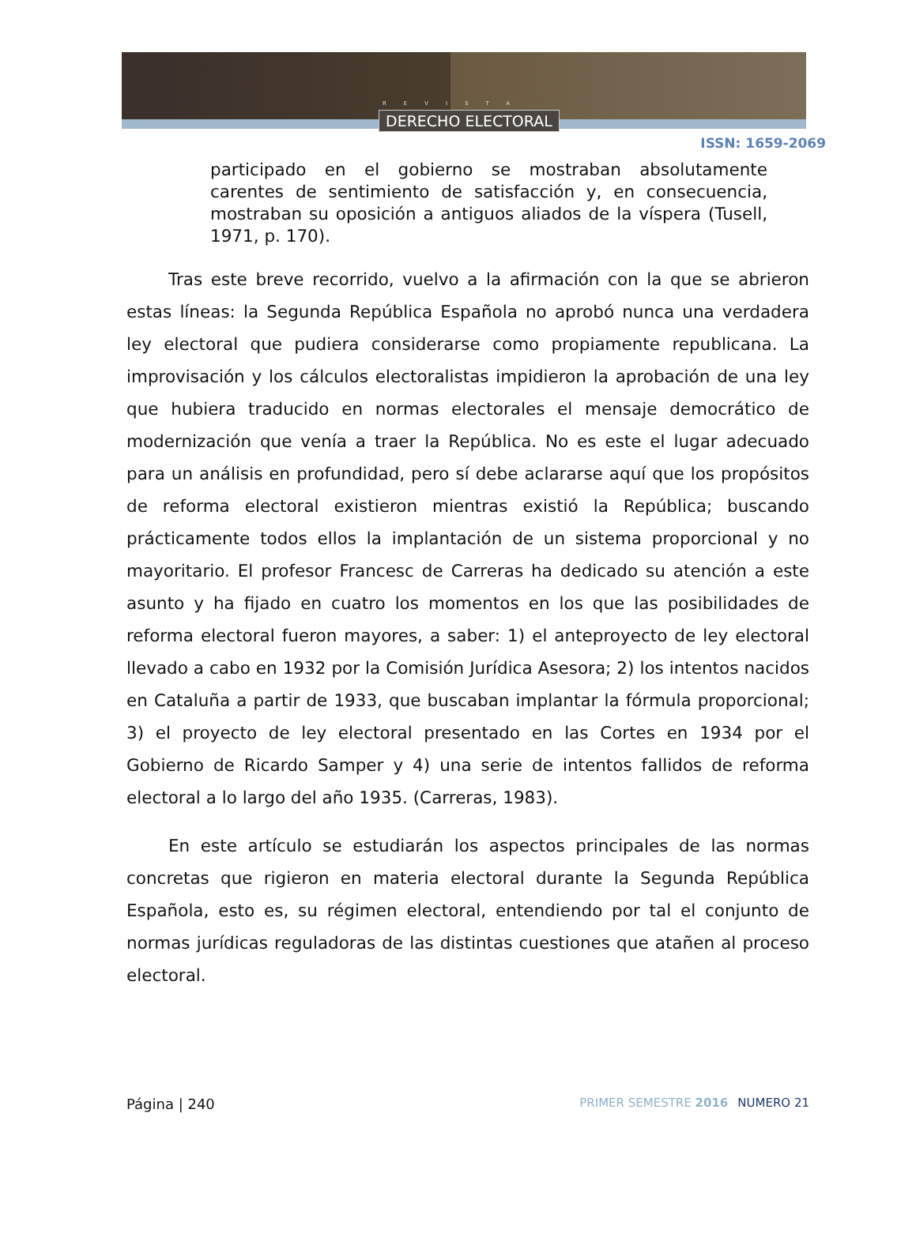REVISTA
DERECHO ELECTORAL
ISSN: 1659-2069
participado en el gobierno se mostraban absolutamente carentes de sentimiento de satisfacción y, en consecuencia, mostraban su oposición a antiguos aliados de la víspera (Tusell, 1971, p. 170).
Tras este breve recorrido, vuelvo a la afirmación con la que se abrieron estas líneas: la Segunda República Española no aprobó nunca una verdadera ley electoral que pudiera considerarse como propiamente republicana. La improvisación y los cálculos electoralistas impidieron la aprobación de una ley que hubiera traducido en normas electorales el mensaje democrático de modernización que venía a traer la República. No es este el lugar adecuado para un análisis en profundidad, pero sí debe aclararse aquí que los propósitos de reforma electoral existieron mientras existió la República; buscando prácticamente todos ellos la implantación de un sistema proporcional y no mayoritario. El profesor Francesc de Carreras ha dedicado su atención a este asunto y ha fijado en cuatro los momentos en los que las posibilidades de reforma electoral fueron mayores, a saber: 1) el anteproyecto de ley electoral llevado a cabo en 1932 por la Comisión Jurídica Asesora; 2) los intentos nacidos en Cataluña a partir de 1933, que buscaban implantar la fórmula proporcional; 3) el proyecto de ley electoral presentado en las Cortes en 1934 por el Gobierno de Ricardo Samper y 4) una serie de intentos fallidos de reforma electoral a lo largo del año 1935. (Carreras, 1983).
En este artículo se estudiarán los aspectos principales de las normas concretas que rigieron en materia electoral durante la Segunda República Española, esto es, su régimen electoral, entendiendo por tal el conjunto de normas jurídicas reguladoras de las distintas cuestiones que atañen al proceso electoral.
Página | 240
PRIMER SEMESTRE 2016 NUMERO 21